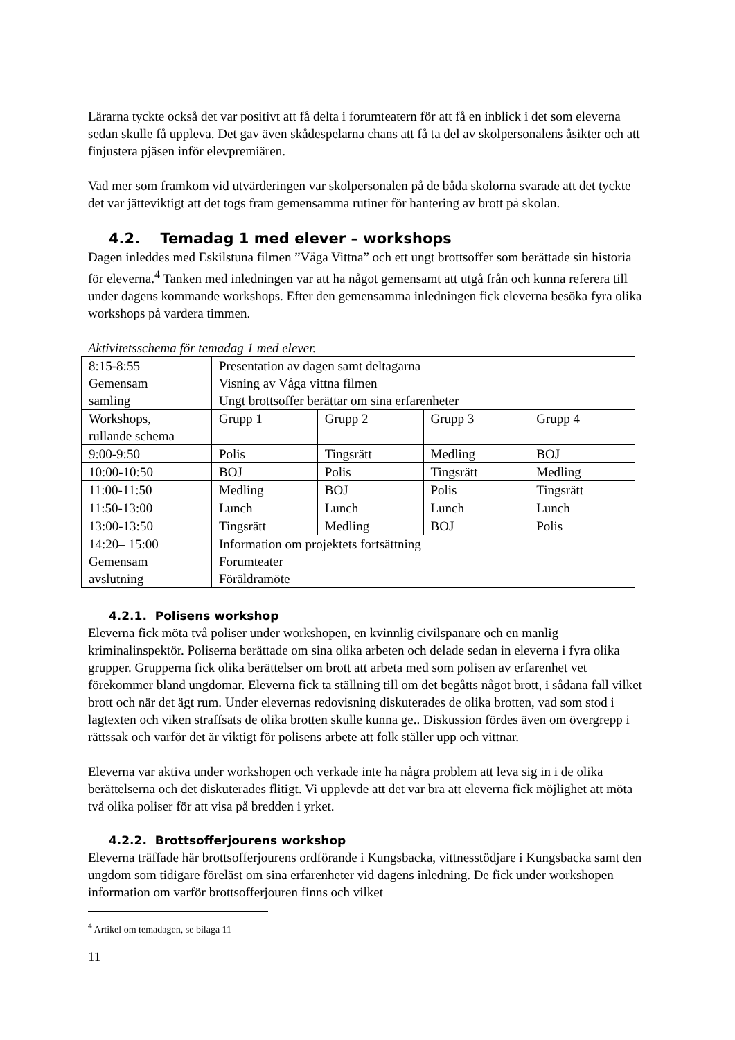Lärarna tyckte också det var positivt att få delta i forumteatern för att få en inblick i det som eleverna sedan skulle få uppleva. Det gav även skådespelarna chans att få ta del av skolpersonalens åsikter och att finjustera pjäsen inför elevpremiären.
Vad mer som framkom vid utvärderingen var skolpersonalen på de båda skolorna svarade att det tyckte det var jätteviktigt att det togs fram gemensamma rutiner för hantering av brott på skolan.
4.2. Temadag 1 med elever – workshops
Dagen inleddes med Eskilstuna filmen ”Våga Vittna” och ett ungt brottsoffer som berättade sin historia för eleverna.<sup>4</sup> Tanken med inledningen var att ha något gemensamt att utgå från och kunna referera till under dagens kommande workshops. Efter den gemensamma inledningen fick eleverna besöka fyra olika workshops på vardera timmen.
Aktivitetsschema för temadag 1 med elever.
| 8:15-8:55 Gemensam samling | Presentation av dagen samt deltagarna Visning av Våga vittna filmen Ungt brottsoffer berättar om sina erfarenheter | | | |
| Workshops, rullande schema | Grupp 1 | Grupp 2 | Grupp 3 | Grupp 4 |
| 9:00-9:50 | Polis | Tingsrätt | Medling | BOJ |
| 10:00-10:50 | BOJ | Polis | Tingsrätt | Medling |
| 11:00-11:50 | Medling | BOJ | Polis | Tingsrätt |
| 11:50-13:00 | Lunch | Lunch | Lunch | Lunch |
| 13:00-13:50 | Tingsrätt | Medling | BOJ | Polis |
| 14:20– 15:00 Gemensam avslutning | Information om projektets fortsättning Forumteater Föräldramöte | | | |
4.2.1. Polisens workshop
Eleverna fick möta två poliser under workshopen, en kvinnlig civilspanare och en manlig kriminalinspektör. Poliserna berättade om sina olika arbeten och delade sedan in eleverna i fyra olika grupper. Grupperna fick olika berättelser om brott att arbeta med som polisen av erfarenhet vet förekommer bland ungdomar. Eleverna fick ta ställning till om det begåtts något brott, i sådana fall vilket brott och när det ägt rum. Under elevernas redovisning diskuterades de olika brotten, vad som stod i lagtexten och viken straffsats de olika brotten skulle kunna ge.. Diskussion fördes även om övergrepp i rättssak och varför det är viktigt för polisens arbete att folk ställer upp och vittnar.
Eleverna var aktiva under workshopen och verkade inte ha några problem att leva sig in i de olika berättelserna och det diskuterades flitigt. Vi upplevde att det var bra att eleverna fick möjlighet att möta två olika poliser för att visa på bredden i yrket.
4.2.2. Brottsofferjourens workshop
Eleverna träffade här brottsofferjourens ordförande i Kungsbacka, vittnesstödjare i Kungsbacka samt den ungdom som tidigare föreläst om sina erfarenheter vid dagens inledning. De fick under workshopen information om varför brottsofferjouren finns och vilket
<sup>4</sup> Artikel om temadagen, se bilaga 11
11